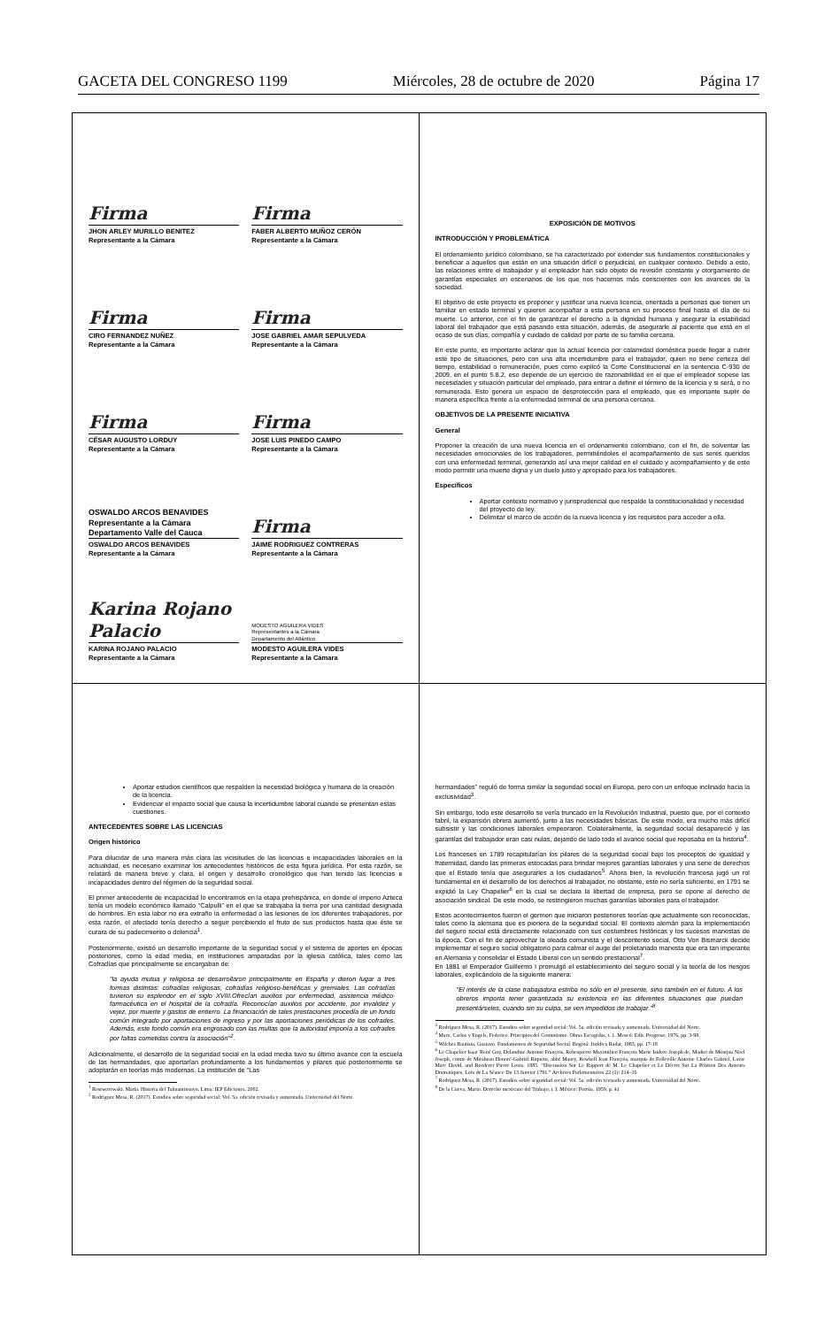GACETA DEL CONGRESO 1199 Miércoles, 28 de octubre de 2020 Página 17
Firma
JHON ARLEY MURILLO BENITEZ
Representante a la Cámara
Firma
FABER ALBERTO MUÑOZ CERÓN
Representante a la Cámara
Firma
CIRO FERNANDEZ NUÑEZ
Representante a la Cámara
Firma
JOSE GABRIEL AMAR SEPULVEDA
Representante a la Cámara
Firma
CÉSAR AUGUSTO LORDUY
Representante a la Cámara
Firma
JOSE LUIS PINEDO CAMPO
Representante a la Cámara
OSWALDO ARCOS BENAVIDES
Representante a la Cámara
Departamento Valle del Cauca
OSWALDO ARCOS BENAVIDES
Representante a la Cámara
Firma
JAIME RODRIGUEZ CONTRERAS
Representante a la Cámara
Karina Rojano Palacio
KARINA ROJANO PALACIO
Representante a la Cámara
MODESTO AGUILERA VIDES
Representantes a la Cámara
Departamento del Atlántico
MODESTO AGUILERA VIDES
Representante a la Cámara
EXPOSICIÓN DE MOTIVOS
INTRODUCCIÓN Y PROBLEMÁTICA
El ordenamiento jurídico colombiano, se ha caracterizado por extender sus fundamentos constitucionales y beneficiar a aquellos que están en una situación difícil o perjudicial, en cualquier contexto. Debido a esto, las relaciones entre el trabajador y el empleador han sido objeto de revisión constante y otorgamiento de garantías especiales en escenarios de los que nos hacemos más conscientes con los avances de la sociedad.
El objetivo de este proyecto es proponer y justificar una nueva licencia, orientada a personas que tienen un familiar en estado terminal y quieren acompañar a esta persona en su proceso final hasta el día de su muerte. Lo anterior, con el fin de garantizar el derecho a la dignidad humana y asegurar la estabilidad laboral del trabajador que está pasando esta situación, además, de asegurarle al paciente que está en el ocaso de sus días, compañía y cuidado de calidad por parte de su familia cercana.
En este punto, es importante aclarar que la actual licencia por calamidad doméstica puede llegar a cubrir este tipo de situaciones, pero con una alta incertidumbre para el trabajador, quien no tiene certeza del tiempo, estabilidad o remuneración, pues como explicó la Corte Constitucional en la sentencia C-930 de 2009, en el punto 5.8.2, eso depende de un ejercicio de razonabilidad en el que el empleador sopese las necesidades y situación particular del empleado, para entrar a definir el término de la licencia y si será, o no remunerada. Esto genera un espacio de desprotección para el empleado, que es importante suplir de manera específica frente a la enfermedad terminal de una persona cercana.
OBJETIVOS DE LA PRESENTE INICIATIVA
General
Proponer la creación de una nueva licencia en el ordenamiento colombiano, con el fin, de solventar las necesidades emocionales de los trabajadores, permitiéndoles el acompañamiento de sus seres queridos con una enfermedad terminal, generando así una mejor calidad en el cuidado y acompañamiento y de este modo permitir una muerte digna y un duelo justo y apropiado para los trabajadores.
Específicos
Aportar contexto normativo y jurisprudencial que respalde la constitucionalidad y necesidad del proyecto de ley.
Delimitar el marco de acción de la nueva licencia y los requisitos para acceder a ella.
Aportar estudios científicos que respalden la necesidad biológica y humana de la creación de la licencia.
Evidenciar el impacto social que causa la incertidumbre laboral cuando se presentan estas cuestiones.
ANTECEDENTES SOBRE LAS LICENCIAS
Origen histórico
Para dilucidar de una manera más clara las vicisitudes de las licencias e incapacidades laborales en la actualidad, es necesario examinar los antecedentes históricos de esta figura jurídica. Por esta razón, se relatará de manera breve y clara, el origen y desarrollo cronológico que han tenido las licencias e incapacidades dentro del régimen de la seguridad social.
El primer antecedente de incapacidad lo encontramos en la etapa prehispánica, en donde el imperio Azteca tenía un modelo económico llamado “Calpulli” en el que se trabajaba la tierra por una cantidad designada de hombres. En esta labor no era extraño la enfermedad o las lesiones de los diferentes trabajadores, por esta razón, el afectado tenía derecho a seguir percibiendo el fruto de sus productos hasta que éste se curara de su padecimiento o dolencia<sup>1</sup>.
Posteriormente, existió un desarrollo importante de la seguridad social y el sistema de aportes en épocas posteriores, como la edad media, en instituciones amparadas por la iglesia católica, tales como las Cofradías que principalmente se encargaban de:
“la ayuda mutua y religiosa se desarrollaron principalmente en España y dieron lugar a tres formas distintas: cofradías religiosas, cofradías religioso-benéficas y gremiales. Las cofradías tuvieron su esplendor en el siglo XVIII.Ofrecían auxilios por enfermedad, asistencia médico-farmacéutica en el hospital de la cofradía. Reconocían auxilios por accidente, por invalidez y vejez, por muerte y gastos de entierro. La financiación de tales prestaciones procedía de un fondo común integrado por aportaciones de ingreso y por las aportaciones periódicas de los cofrades. Además, este fondo común era engrosado con las multas que la autoridad imponía a los cofrades por faltas cometidas contra la asociación”<sup>2</sup>.
Adicionalmente, el desarrollo de la seguridad social en la edad media tuvo su último avance con la escuela de las hermandades, que aportarían profundamente a los fundamentos y pilares que posteriormente se adoptarán en teorías más modernas. La institución de “Las
<sup>1</sup> Rostworowski, María. Historia del Tahuantinsuyu. Lima: IEP Ediciones, 2002.
<sup>2</sup> Rodríguez Mesa, R. (2017). Estudios sobre seguridad social: Vol. 5a. edición revisada y aumentada. Universidad del Norte.
hermandades” reguló de forma similar la seguridad social en Europa, pero con un enfoque inclinado hacia la exclusividad<sup>3</sup>.
Sin embargo, todo este desarrollo se vería truncado en la Revolución Industrial, puesto que, por el contexto fabril, la expansión obrera aumentó, junto a las necesidades básicas. De este modo, era mucho más difícil subsistir y las condiciones laborales empeoraron. Colateralmente, la seguridad social desapareció y las garantías del trabajador eran casi nulas, dejando de lado todo el avance social que reposaba en la historia<sup>4</sup>.
Los franceses en 1789 recapitularían los pilares de la seguridad social bajo los preceptos de igualdad y fraternidad, dando las primeras estocadas para brindar mejores garantías laborales y una serie de derechos que el Estado tenía que asegurarles a los ciudadanos<sup>5</sup>. Ahora bien, la revolución francesa jugó un rol fundamental en el desarrollo de los derechos al trabajador, no obstante, esto no sería suficiente, en 1791 se expidió la Ley Chapelier<sup>6</sup> en la cual se declara la libertad de empresa, pero se opone al derecho de asociación sindical. De este modo, se restringieron muchas garantías laborales para el trabajador.
Estos acontecimientos fueron el germen que iniciaron posteriores teorías que actualmente son reconocidas, tales como la alemana que es pionera de la seguridad social. El contexto alemán para la implementación del seguro social está directamente relacionado con sus costumbres históricas y los sucesos marxistas de la época. Con el fin de aprovechar la oleada comunista y el descontento social, Otto Von Bismarck decide implementar el seguro social obligatorio para calmar el auge del proletariado marxista que era tan imperante en Alemania y consolidar el Estado Liberal con un sentido prestacional<sup>7</sup>.
En 1881 el Emperador Guillermo I promulgó el establecimiento del seguro social y la teoría de los riesgos laborales, explicándolo de la siguiente manera:
“El interés de la clase trabajadora estriba no sólo en el presente, sino también en el futuro. A los obreros importa tener garantizada su existencia en las diferentes situaciones que puedan presentárseles, cuando sin su culpa, se ven impedidos de trabajar.”<sup>8</sup>
<sup>3</sup> Rodríguez Mesa, R. (2017). Estudios sobre seguridad social: Vol. 5a. edición revisada y aumentada. Universidad del Norte.
<sup>4</sup> Marx, Carlos y Engels, Federico. Principios del Comunismo. Obras Escogidas, t. 1. Moscú: Edit. Progreso, 1976, pp. 3-98.
<sup>5</sup> Wilches Bautista, Gustavo. Fundamentos de Seguridad Social. Bogotá: Jurídica Radar, 1983, pp. 17-18
<sup>6</sup> Le Chapelier Isaac René Guy, Delandine Antoine François, Robespierre Maximilien François Marie Isidore Joseph de, Madier de Montjau Noel Joseph, comte de Mirabeau Honoré-Gabriel Riquetti, abbé Maury, Rewbell Jean François, marquis de Folleville Antoine Charles Gabriel, Lavie Marc David, and Roederer Pierre Louis. 1885. “Discussion Sur Le Rapport de M. Le Chapelier et Le Décret Sur La Pétition Des Auteurs Dramatiques, Lors de La Séance Du 13 Janvier 1791.” Archives Parlementaires 22 (1): 214–16
<sup>7</sup> Rodríguez Mesa, R. (2017). Estudios sobre seguridad social: Vol. 5a. edición revisada y aumentada. Universidad del Norte.
<sup>8</sup> De la Cueva, Mario. Derecho mexicano del Trabajo, t. I. México: Porrúa, 1959, p. 41